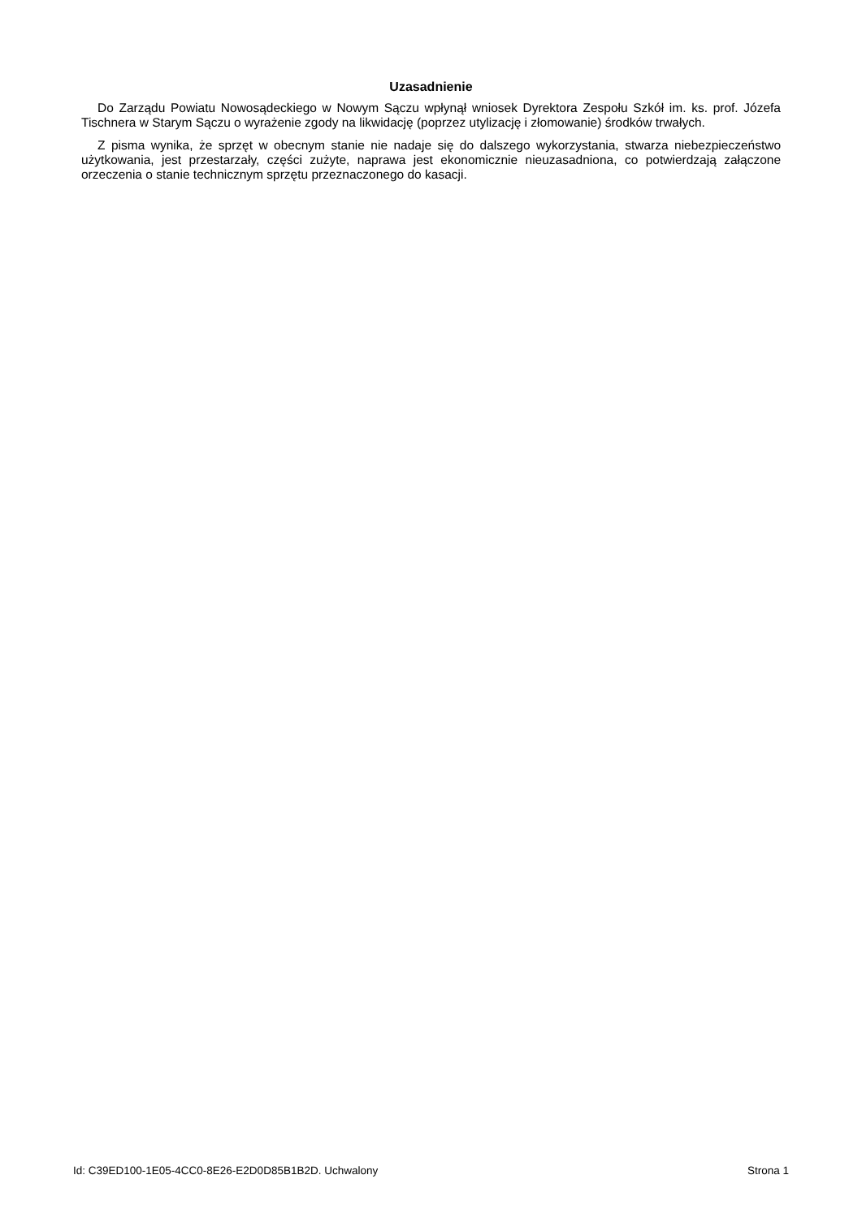Uzasadnienie
Do Zarządu Powiatu Nowosądeckiego w Nowym Sączu wpłynął wniosek Dyrektora Zespołu Szkół im. ks. prof. Józefa Tischnera w Starym Sączu o wyrażenie zgody na likwidację (poprzez utylizację i złomowanie) środków trwałych.
Z pisma wynika, że sprzęt w obecnym stanie nie nadaje się do dalszego wykorzystania, stwarza niebezpieczeństwo użytkowania, jest przestarzały, części zużyte, naprawa jest ekonomicznie nieuzasadniona, co potwierdzają załączone orzeczenia o stanie technicznym sprzętu przeznaczonego do kasacji.
Id: C39ED100-1E05-4CC0-8E26-E2D0D85B1B2D. Uchwalony Strona 1